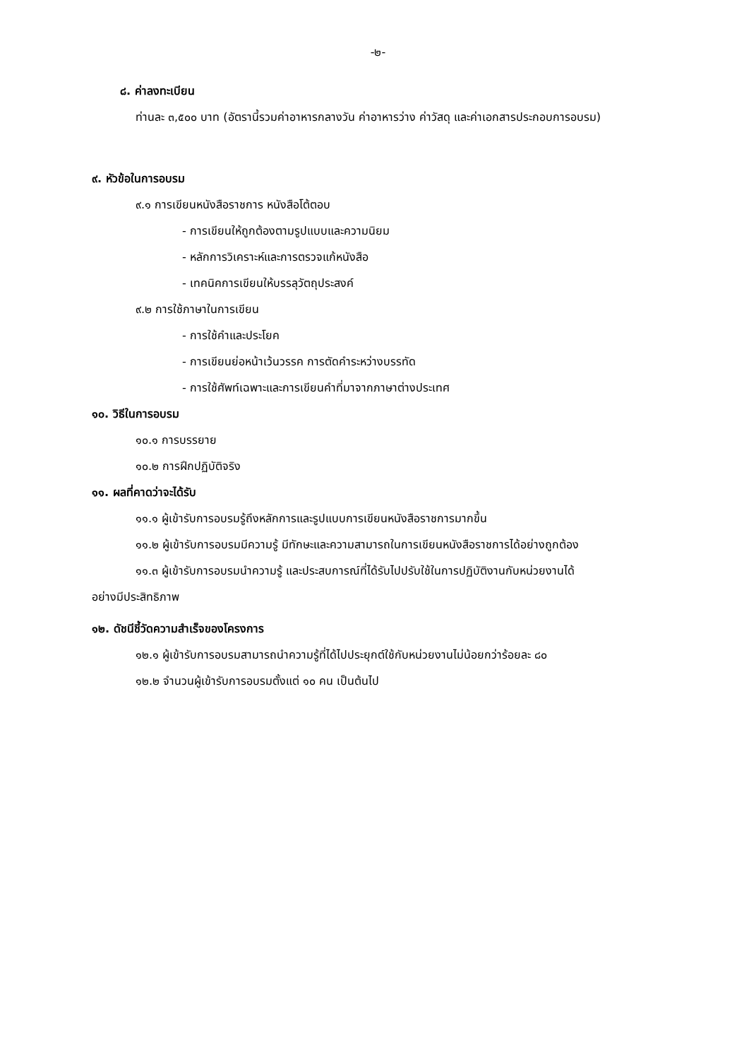-๒-
๘. ค่าลงทะเบียน
ท่านละ ๓,๕๐๐ บาท (อัตรานี้รวมค่าอาหารกลางวัน ค่าอาหารว่าง ค่าวัสดุ และค่าเอกสารประกอบการอบรม)
๙. หัวข้อในการอบรม
๙.๑ การเขียนหนังสือราชการ หนังสือโต้ตอบ
- การเขียนให้ถูกต้องตามรูปแบบและความนิยม
- หลักการวิเคราะห์และการตรวจแก้หนังสือ
- เทคนิคการเขียนให้บรรลุวัตถุประสงค์
๙.๒ การใช้ภาษาในการเขียน
- การใช้คำและประโยค
- การเขียนย่อหน้าเว้นวรรค การตัดคำระหว่างบรรทัด
- การใช้ศัพท์เฉพาะและการเขียนคำที่มาจากภาษาต่างประเทศ
๑๐. วิธีในการอบรม
๑๐.๑ การบรรยาย
๑๐.๒ การฝึกปฏิบัติจริง
๑๑. ผลที่คาดว่าจะได้รับ
๑๑.๑ ผู้เข้ารับการอบรมรู้ถึงหลักการและรูปแบบการเขียนหนังสือราชการมากขึ้น
๑๑.๒ ผู้เข้ารับการอบรมมีความรู้ มีทักษะและความสามารถในการเขียนหนังสือราชการได้อย่างถูกต้อง
๑๑.๓ ผู้เข้ารับการอบรมนำความรู้ และประสบการณ์ที่ได้รับไปปรับใช้ในการปฏิบัติงานกับหน่วยงานได้
อย่างมีประสิทธิภาพ
๑๒. ดัชนีชี้วัดความสำเร็จของโครงการ
๑๒.๑ ผู้เข้ารับการอบรมสามารถนำความรู้ที่ได้ไปประยุกต์ใช้กับหน่วยงานไม่น้อยกว่าร้อยละ ๘๐
๑๒.๒ จำนวนผู้เข้ารับการอบรมตั้งแต่ ๑๐ คน เป็นต้นไป